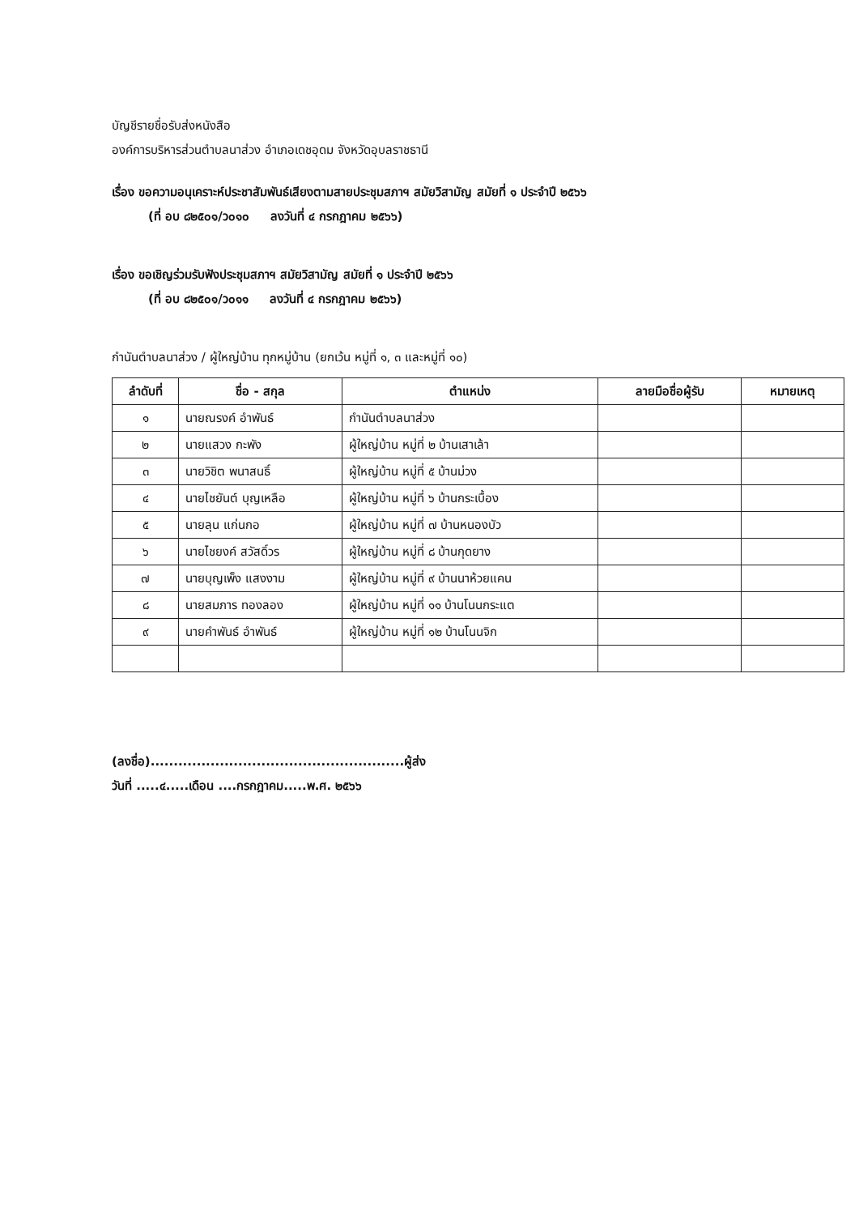บัญชีรายชื่อรับส่งหนังสือ
องค์การบริหารส่วนตำบลนาส่วง อำเภอเดชอุดม จังหวัดอุบลราชธานี
เรื่อง ขอความอนุเคราะห์ประชาสัมพันธ์เสียงตามสายประชุมสภาฯ สมัยวิสามัญ สมัยที่ ๑ ประจำปี ๒๕๖๖
(ที่ อบ ๘๒๕๐๑/ว๐๑๐ ลงวันที่ ๔ กรกฎาคม ๒๕๖๖)
เรื่อง ขอเชิญร่วมรับฟังประชุมสภาฯ สมัยวิสามัญ สมัยที่ ๑ ประจำปี ๒๕๖๖
(ที่ อบ ๘๒๕๐๑/ว๐๑๑ ลงวันที่ ๔ กรกฎาคม ๒๕๖๖)
กำนันตำบลนาส่วง / ผู้ใหญ่บ้าน ทุกหมู่บ้าน (ยกเว้น หมู่ที่ ๑, ๓ และหมู่ที่ ๑๐)
| ลำดับที่ | ชื่อ - สกุล | ตำแหน่ง | ลายมือชื่อผู้รับ | หมายเหตุ |
| --- | --- | --- | --- | --- |
| ๑ | นายณรงค์ อำพันธ์ | กำนันตำบลนาส่วง | | |
| ๒ | นายแสวง กะพัง | ผู้ใหญ่บ้าน หมู่ที่ ๒ บ้านเสาเล้า | | |
| ๓ | นายวิชิต พนาสนธิ์ | ผู้ใหญ่บ้าน หมู่ที่ ๕ บ้านม่วง | | |
| ๔ | นายไชยันต์ บุญเหลือ | ผู้ใหญ่บ้าน หมู่ที่ ๖ บ้านกระเบื้อง | | |
| ๕ | นายลุน แก่นกอ | ผู้ใหญ่บ้าน หมู่ที่ ๗ บ้านหนองบัว | | |
| ๖ | นายไชยงค์ สวัสดิ์วร | ผู้ใหญ่บ้าน หมู่ที่ ๘ บ้านกุดยาง | | |
| ๗ | นายบุญเพ็ง แสงงาม | ผู้ใหญ่บ้าน หมู่ที่ ๙ บ้านนาห้วยแคน | | |
| ๘ | นายสมภาร ทองลอง | ผู้ใหญ่บ้าน หมู่ที่ ๑๑ บ้านโนนกระแต | | |
| ๙ | นายคำพันธ์ อำพันธ์ | ผู้ใหญ่บ้าน หมู่ที่ ๑๒ บ้านโนนจิก | | |
(ลงชื่อ).......................................................ผู้ส่ง
วันที่ .....๔.....เดือน ....กรกฎาคม.....พ.ศ. ๒๕๖๖